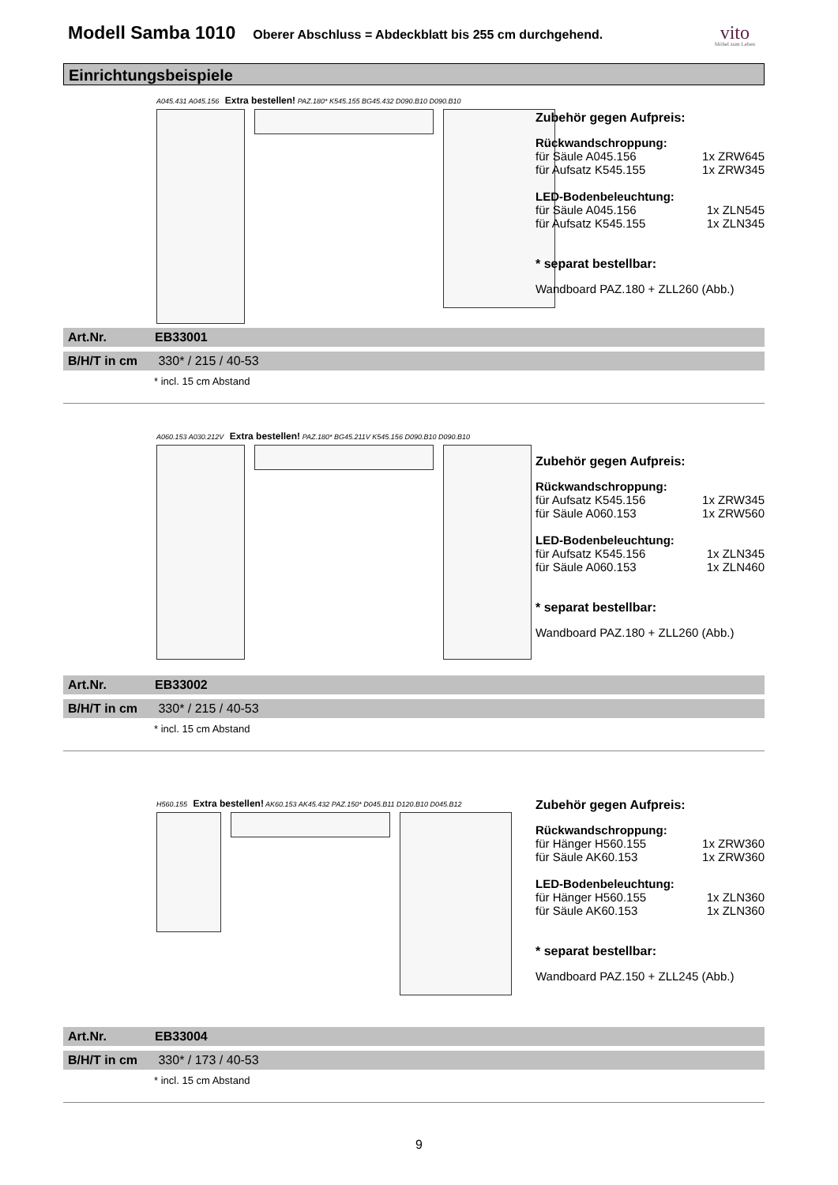Modell Samba 1010
Oberer Abschluss = Abdeckblatt bis 255 cm durchgehend. vito
Möbel zum Leben
Einrichtungsbeispiele
A045.431 A045.156 Extra bestellen! PAZ.180* K545.155 BG45.432 D090.B10 D090.B10
Zubehör gegen Aufpreis:
Rückwandschroppung:
für Säule A045.156 1x ZRW645
für Aufsatz K545.155 1x ZRW345
LED-Bodenbeleuchtung:
für Säule A045.156 1x ZLN545
für Aufsatz K545.155 1x ZLN345
* separat bestellbar:
Wandboard PAZ.180 + ZLL260 (Abb.)
Art.Nr. EB33001
B/H/T in cm 330* / 215 / 40-53
* incl. 15 cm Abstand
A060.153 A030.212V Extra bestellen! PAZ.180* BG45.211V K545.156 D090.B10 D090.B10
Zubehör gegen Aufpreis:
Rückwandschroppung:
für Aufsatz K545.156 1x ZRW345
für Säule A060.153 1x ZRW560
LED-Bodenbeleuchtung:
für Aufsatz K545.156 1x ZLN345
für Säule A060.153 1x ZLN460
* separat bestellbar:
Wandboard PAZ.180 + ZLL260 (Abb.)
Art.Nr. EB33002
B/H/T in cm 330* / 215 / 40-53
* incl. 15 cm Abstand
H560.155 Extra bestellen! AK60.153 AK45.432 PAZ.150* D045.B11 D120.B10 D045.B12
Zubehör gegen Aufpreis:
Rückwandschroppung:
für Hänger H560.155 1x ZRW360
für Säule AK60.153 1x ZRW360
LED-Bodenbeleuchtung:
für Hänger H560.155 1x ZLN360
für Säule AK60.153 1x ZLN360
* separat bestellbar:
Wandboard PAZ.150 + ZLL245 (Abb.)
Art.Nr. EB33004
B/H/T in cm 330* / 173 / 40-53
* incl. 15 cm Abstand
9